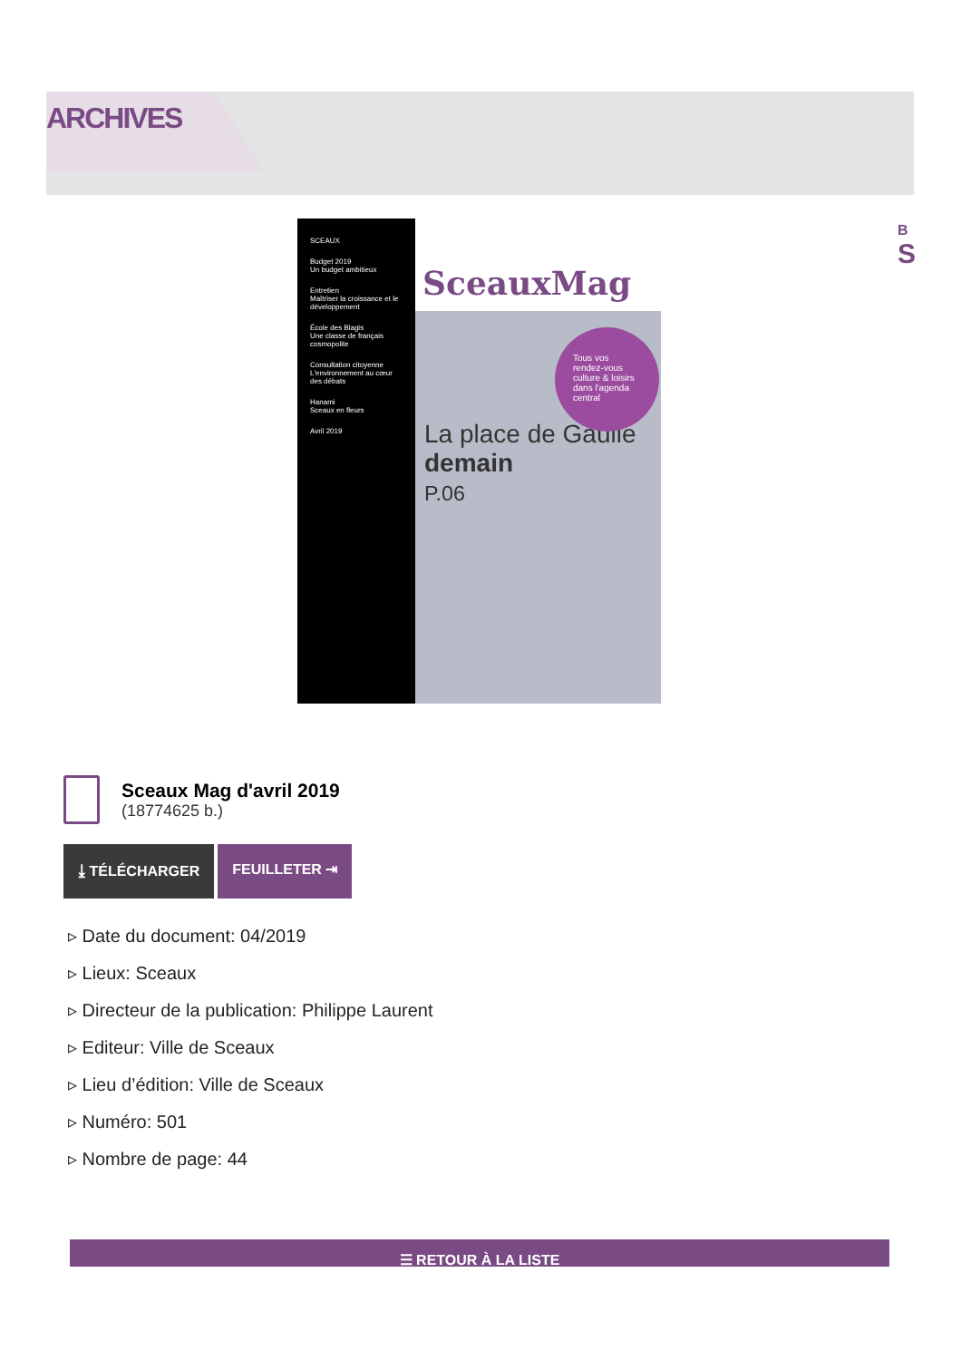ARCHIVES
B
S
SCEAUX
Budget 2019
Un budget ambitieux
Entretien
Maîtriser la croissance et le développement
École des Blagis
Une classe de français cosmopolite
Consultation citoyenne
L'environnement au cœur des débats
Hanami
Sceaux en fleurs
Avril 2019
SceauxMag
Tous vos rendez-vous culture & loisirs dans l'agenda central
La place de Gaulle
demain
P.06
Sceaux Mag d'avril 2019
(18774625 b.)
⤓ TÉLÉCHARGER FEUILLETER ⇥
▹ Date du document: 04/2019
▹ Lieux: Sceaux
▹ Directeur de la publication: Philippe Laurent
▹ Editeur: Ville de Sceaux
▹ Lieu d’édition: Ville de Sceaux
▹ Numéro: 501
▹ Nombre de page: 44
☰ RETOUR À LA LISTE